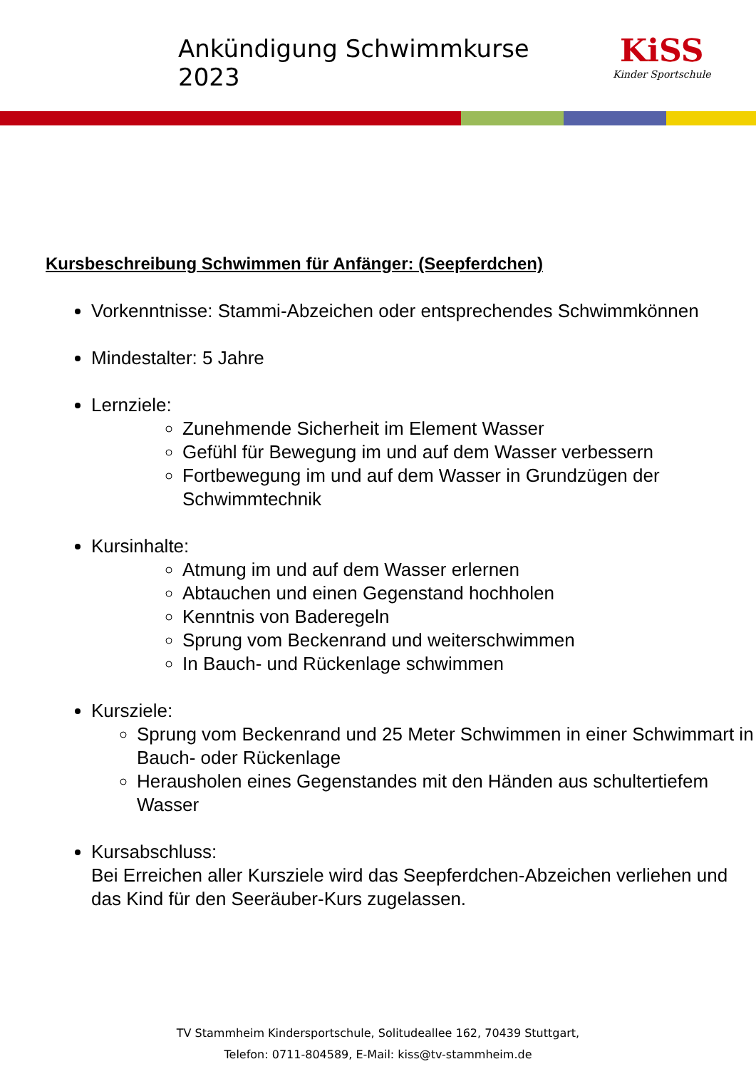Ankündigung Schwimmkurse 2023
KiSS
Kinder Sportschule
Kursbeschreibung Schwimmen für Anfänger: (Seepferdchen)
Vorkenntnisse: Stammi-Abzeichen oder entsprechendes Schwimmkönnen
Mindestalter: 5 Jahre
Lernziele:
Zunehmende Sicherheit im Element Wasser
Gefühl für Bewegung im und auf dem Wasser verbessern
Fortbewegung im und auf dem Wasser in Grundzügen der Schwimmtechnik
Kursinhalte:
Atmung im und auf dem Wasser erlernen
Abtauchen und einen Gegenstand hochholen
Kenntnis von Baderegeln
Sprung vom Beckenrand und weiterschwimmen
In Bauch- und Rückenlage schwimmen
Kursziele:
Sprung vom Beckenrand und 25 Meter Schwimmen in einer Schwimmart in Bauch- oder Rückenlage
Herausholen eines Gegenstandes mit den Händen aus schultertiefem Wasser
Kursabschluss:
Bei Erreichen aller Kursziele wird das Seepferdchen-Abzeichen verliehen und das Kind für den Seeräuber-Kurs zugelassen.
TV Stammheim Kindersportschule, Solitudeallee 162, 70439 Stuttgart,
Telefon: 0711-804589, E-Mail: kiss@tv-stammheim.de